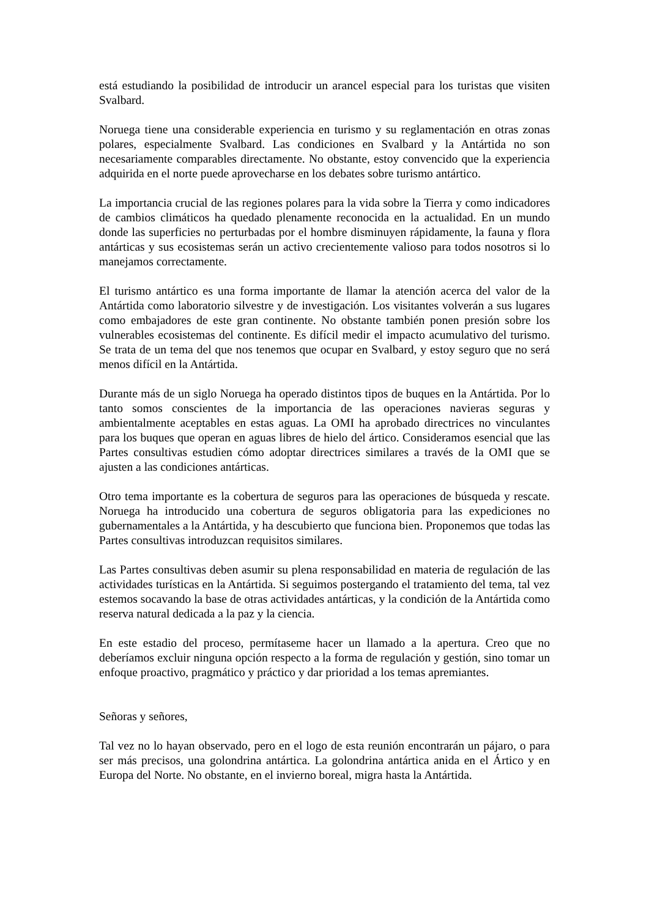está estudiando la posibilidad de introducir un arancel especial para los turistas que visiten Svalbard.
Noruega tiene una considerable experiencia en turismo y su reglamentación en otras zonas polares, especialmente Svalbard. Las condiciones en Svalbard y la Antártida no son necesariamente comparables directamente. No obstante, estoy convencido que la experiencia adquirida en el norte puede aprovecharse en los debates sobre turismo antártico.
La importancia crucial de las regiones polares para la vida sobre la Tierra y como indicadores de cambios climáticos ha quedado plenamente reconocida en la actualidad. En un mundo donde las superficies no perturbadas por el hombre disminuyen rápidamente, la fauna y flora antárticas y sus ecosistemas serán un activo crecientemente valioso para todos nosotros si lo manejamos correctamente.
El turismo antártico es una forma importante de llamar la atención acerca del valor de la Antártida como laboratorio silvestre y de investigación. Los visitantes volverán a sus lugares como embajadores de este gran continente. No obstante también ponen presión sobre los vulnerables ecosistemas del continente. Es difícil medir el impacto acumulativo del turismo. Se trata de un tema del que nos tenemos que ocupar en Svalbard, y estoy seguro que no será menos difícil en la Antártida.
Durante más de un siglo Noruega ha operado distintos tipos de buques en la Antártida. Por lo tanto somos conscientes de la importancia de las operaciones navieras seguras y ambientalmente aceptables en estas aguas. La OMI ha aprobado directrices no vinculantes para los buques que operan en aguas libres de hielo del ártico. Consideramos esencial que las Partes consultivas estudien cómo adoptar directrices similares a través de la OMI que se ajusten a las condiciones antárticas.
Otro tema importante es la cobertura de seguros para las operaciones de búsqueda y rescate. Noruega ha introducido una cobertura de seguros obligatoria para las expediciones no gubernamentales a la Antártida, y ha descubierto que funciona bien. Proponemos que todas las Partes consultivas introduzcan requisitos similares.
Las Partes consultivas deben asumir su plena responsabilidad en materia de regulación de las actividades turísticas en la Antártida. Si seguimos postergando el tratamiento del tema, tal vez estemos socavando la base de otras actividades antárticas, y la condición de la Antártida como reserva natural dedicada a la paz y la ciencia.
En este estadio del proceso, permítaseme hacer un llamado a la apertura. Creo que no deberíamos excluir ninguna opción respecto a la forma de regulación y gestión, sino tomar un enfoque proactivo, pragmático y práctico y dar prioridad a los temas apremiantes.
Señoras y señores,
Tal vez no lo hayan observado, pero en el logo de esta reunión encontrarán un pájaro, o para ser más precisos, una golondrina antártica. La golondrina antártica anida en el Ártico y en Europa del Norte. No obstante, en el invierno boreal, migra hasta la Antártida.